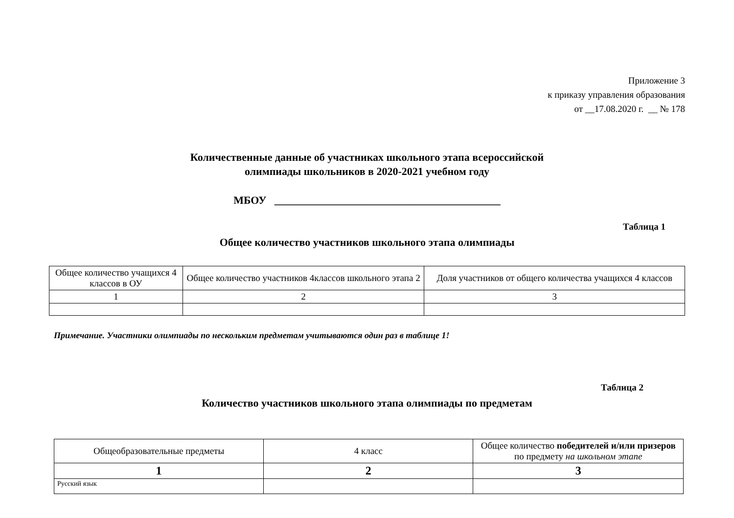Приложение 3
к приказу управления образования
от __17.08.2020 г. __ № 178
Количественные данные об участниках школьного этапа всероссийской
олимпиады школьников в 2020-2021 учебном году
МБОУ __________________________________________
Таблица 1
Общее количество участников школьного этапа олимпиады
| Общее количество учащихся 4 классов в ОУ | Общее количество участников 4классов школьного этапа 2 | Доля участников от общего количества учащихся 4 классов |
| --- | --- | --- |
| 1 | 2 | 3 |
Примечание. Участники олимпиады по нескольким предметам учитываются один раз в таблице 1!
Таблица 2
Количество участников школьного этапа олимпиады по предметам
| Общеобразовательные предметы | 4 класс | Общее количество победителей и/или призеров по предмету на школьном этапе |
| --- | --- | --- |
| 1 | 2 | 3 |
| Русский язык | | |